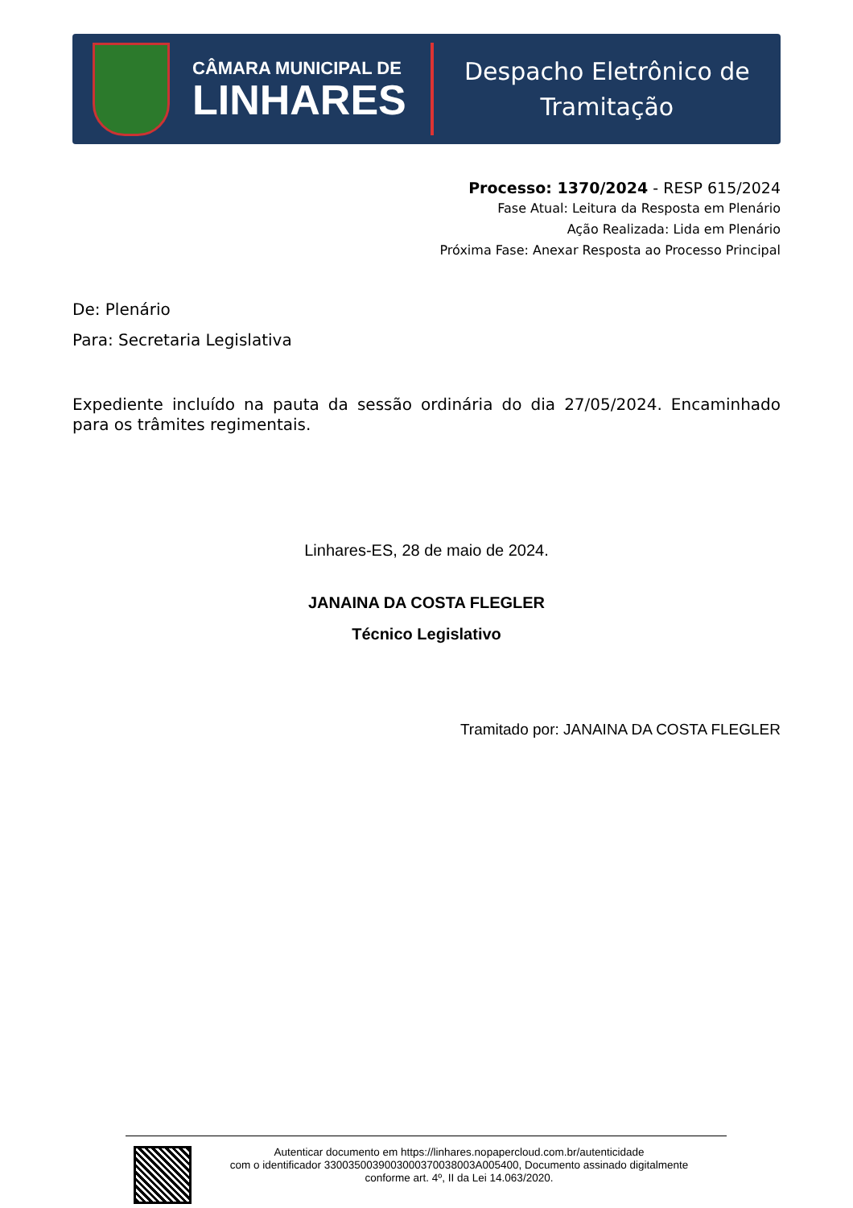CÂMARA MUNICIPAL DE
LINHARES
Despacho Eletrônico de
Tramitação
Processo: 1370/2024 - RESP 615/2024
Fase Atual: Leitura da Resposta em Plenário
Ação Realizada: Lida em Plenário
Próxima Fase: Anexar Resposta ao Processo Principal
De: Plenário
Para: Secretaria Legislativa
Expediente incluído na pauta da sessão ordinária do dia 27/05/2024. Encaminhado para os trâmites regimentais.
Linhares-ES, 28 de maio de 2024.
JANAINA DA COSTA FLEGLER
Técnico Legislativo
Tramitado por: JANAINA DA COSTA FLEGLER
Autenticar documento em https://linhares.nopapercloud.com.br/autenticidade
com o identificador 3300350039003000370038003A005400, Documento assinado digitalmente
conforme art. 4º, II da Lei 14.063/2020.